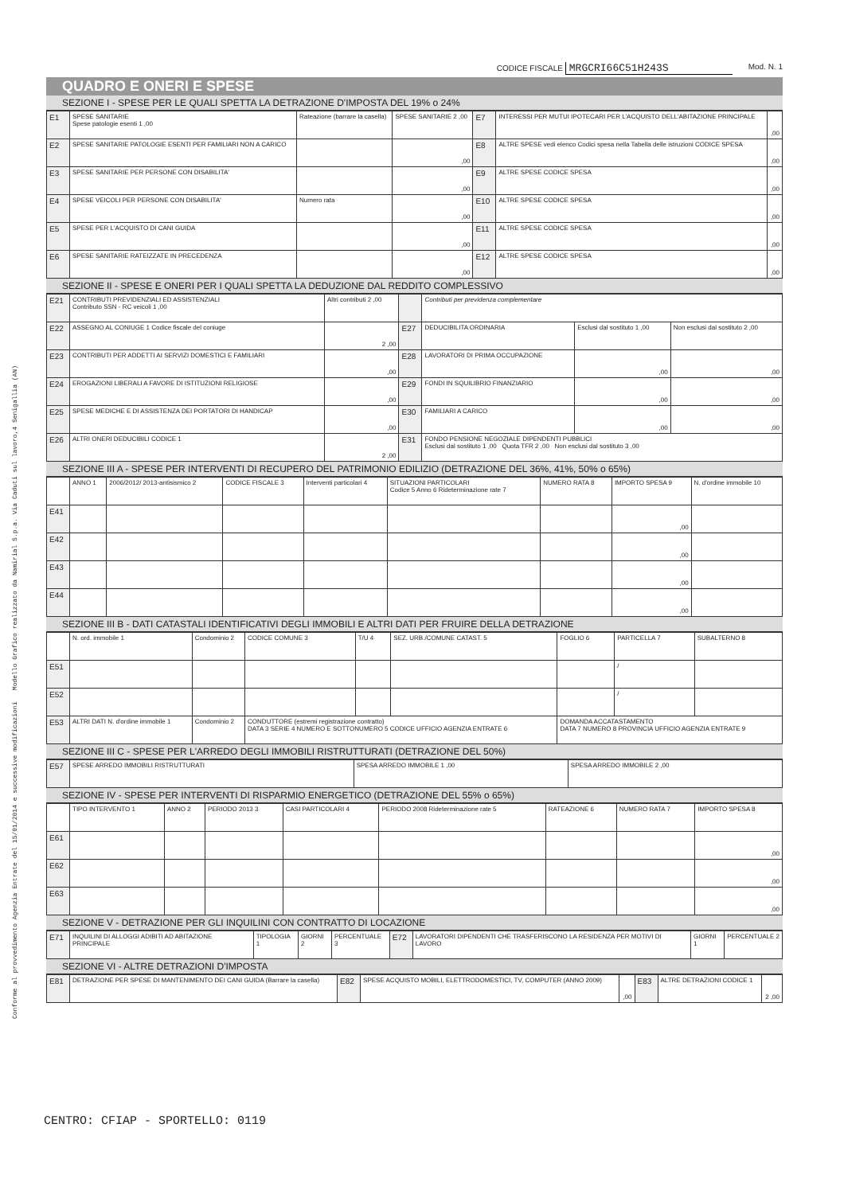Conforme al provvedimento Agenzia Entrate del 15/01/2014 e successive modificazioni Modello Grafico realizzato da Namirial S.p.a. Via Caduti sul lavoro,4 Senigallia (AN)
CODICE FISCALE MRGCRI66C51H243S Mod. N. 1
QUADRO E ONERI E SPESE
SEZIONE I - SPESE PER LE QUALI SPETTA LA DETRAZIONE D'IMPOSTA DEL 19% o 24%
| E1 | SPESE SANITARIE Spese patologie esenti 1 ,00 | Rateazione (barrare la casella) | SPESE SANITARIE 2 ,00 | E7 | INTERESSI PER MUTUI IPOTECARI PER L'ACQUISTO DELL'ABITAZIONE PRINCIPALE | ,00 |
| E2 | SPESE SANITARIE PATOLOGIE ESENTI PER FAMILIARI NON A CARICO | | ,00 | E8 | ALTRE SPESE vedi elenco Codici spesa nella Tabella delle istruzioni CODICE SPESA | ,00 |
| E3 | SPESE SANITARIE PER PERSONE CON DISABILITA' | | ,00 | E9 | ALTRE SPESE CODICE SPESA | ,00 |
| E4 | SPESE VEICOLI PER PERSONE CON DISABILITA' | Numero rata | ,00 | E10 | ALTRE SPESE CODICE SPESA | ,00 |
| E5 | SPESE PER L'ACQUISTO DI CANI GUIDA | | ,00 | E11 | ALTRE SPESE CODICE SPESA | ,00 |
| E6 | SPESE SANITARIE RATEIZZATE IN PRECEDENZA | | ,00 | E12 | ALTRE SPESE CODICE SPESA | ,00 |
SEZIONE II - SPESE E ONERI PER I QUALI SPETTA LA DEDUZIONE DAL REDDITO COMPLESSIVO
| E21 | CONTRIBUTI PREVIDENZIALI ED ASSISTENZIALI Contributo SSN - RC veicoli 1 ,00 | Altri contributi 2 ,00 | | Contributi per previdenza complementare | | |
| E22 | ASSEGNO AL CONIUGE 1 Codice fiscale del coniuge | 2 ,00 | E27 | DEDUCIBILITA ORDINARIA | Esclusi dal sostituto 1 ,00 | Non esclusi dal sostituto 2 ,00 |
| E23 | CONTRIBUTI PER ADDETTI AI SERVIZI DOMESTICI E FAMILIARI | ,00 | E28 | LAVORATORI DI PRIMA OCCUPAZIONE | ,00 | ,00 |
| E24 | EROGAZIONI LIBERALI A FAVORE DI ISTITUZIONI RELIGIOSE | ,00 | E29 | FONDI IN SQUILIBRIO FINANZIARIO | ,00 | ,00 |
| E25 | SPESE MEDICHE E DI ASSISTENZA DEI PORTATORI DI HANDICAP | ,00 | E30 | FAMILIARI A CARICO | ,00 | ,00 |
| E26 | ALTRI ONERI DEDUCIBILI CODICE 1 | 2 ,00 | E31 | FONDO PENSIONE NEGOZIALE DIPENDENTI PUBBLICI Esclusi dal sostituto 1 ,00 Quota TFR 2 ,00 Non esclusi dal sostituto 3 ,00 | | |
SEZIONE III A - SPESE PER INTERVENTI DI RECUPERO DEL PATRIMONIO EDILIZIO (DETRAZIONE DEL 36%, 41%, 50% o 65%)
| | ANNO 1 | 2006/2012/ 2013-antisismico 2 | CODICE FISCALE 3 | Interventi particolari 4 | SITUAZIONI PARTICOLARI Codice 5 Anno 6 Rideterminazione rate 7 | NUMERO RATA 8 | IMPORTO SPESA 9 | N. d'ordine immobile 10 |
| --- | --- | --- | --- | --- | --- | --- | --- | --- |
| E41 | | | | | | | ,00 | |
| E42 | | | | | | | ,00 | |
| E43 | | | | | | | ,00 | |
| E44 | | | | | | | ,00 | |
SEZIONE III B - DATI CATASTALI IDENTIFICATIVI DEGLI IMMOBILI E ALTRI DATI PER FRUIRE DELLA DETRAZIONE
| | N. ord. immobile 1 | Condominio 2 | CODICE COMUNE 3 | T/U 4 | SEZ. URB./COMUNE CATAST. 5 | FOGLIO 6 | PARTICELLA 7 | SUBALTERNO 8 |
| --- | --- | --- | --- | --- | --- | --- | --- | --- |
| E51 | | | | | | | / | |
| E52 | | | | | | | / | |
| E53 | ALTRI DATI N. d'ordine immobile 1 | Condominio 2 | CONDUTTORE (estremi registrazione contratto) DATA 3 SERIE 4 NUMERO E SOTTONUMERO 5 CODICE UFFICIO AGENZIA ENTRATE 6 | | | DOMANDA ACCATASTAMENTO DATA 7 NUMERO 8 PROVINCIA UFFICIO AGENZIA ENTRATE 9 | | |
SEZIONE III C - SPESE PER L'ARREDO DEGLI IMMOBILI RISTRUTTURATI (DETRAZIONE DEL 50%)
| E57 | SPESE ARREDO IMMOBILI RISTRUTTURATI | SPESA ARREDO IMMOBILE 1 ,00 | SPESA ARREDO IMMOBILE 2 ,00 |
SEZIONE IV - SPESE PER INTERVENTI DI RISPARMIO ENERGETICO (DETRAZIONE DEL 55% o 65%)
| | TIPO INTERVENTO 1 | ANNO 2 | PERIODO 2013 3 | CASI PARTICOLARI 4 | PERIODO 2008 Rideterminazione rate 5 | RATEAZIONE 6 | NUMERO RATA 7 | IMPORTO SPESA 8 |
| --- | --- | --- | --- | --- | --- | --- | --- | --- |
| E61 | | | | | | | | ,00 |
| E62 | | | | | | | | ,00 |
| E63 | | | | | | | | ,00 |
SEZIONE V - DETRAZIONE PER GLI INQUILINI CON CONTRATTO DI LOCAZIONE
| E71 | INQUILINI DI ALLOGGI ADIBITI AD ABITAZIONE PRINCIPALE | TIPOLOGIA 1 | GIORNI 2 | PERCENTUALE 3 | E72 | LAVORATORI DIPENDENTI CHE TRASFERISCONO LA RESIDENZA PER MOTIVI DI LAVORO | GIORNI 1 | PERCENTUALE 2 |
SEZIONE VI - ALTRE DETRAZIONI D'IMPOSTA
| E81 | DETRAZIONE PER SPESE DI MANTENIMENTO DEI CANI GUIDA (Barrare la casella) | E82 | SPESE ACQUISTO MOBILI, ELETTRODOMESTICI, TV, COMPUTER (ANNO 2009) | ,00 | E83 | ALTRE DETRAZIONI CODICE 1 | 2 ,00 |
CENTRO: CFIAP - SPORTELLO: 0119